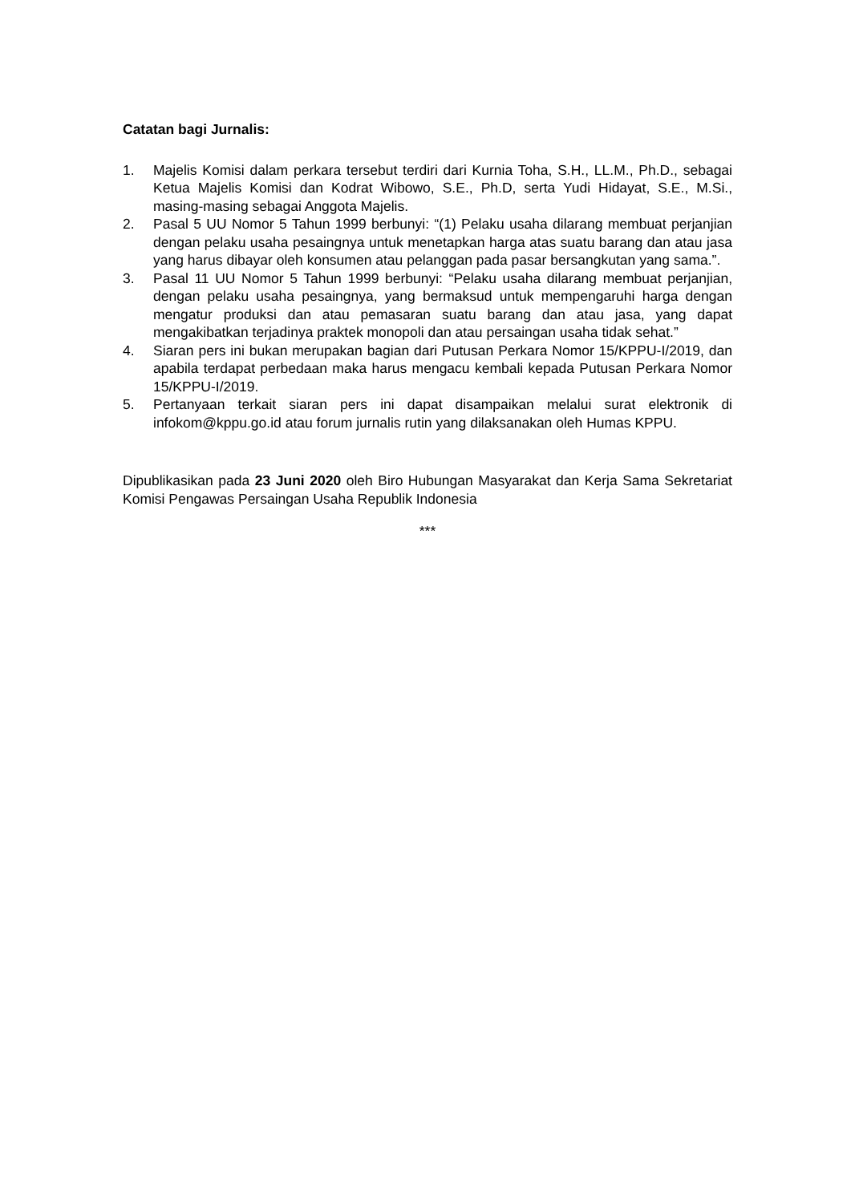Catatan bagi Jurnalis:
1. Majelis Komisi dalam perkara tersebut terdiri dari Kurnia Toha, S.H., LL.M., Ph.D., sebagai Ketua Majelis Komisi dan Kodrat Wibowo, S.E., Ph.D, serta Yudi Hidayat, S.E., M.Si., masing-masing sebagai Anggota Majelis.
2. Pasal 5 UU Nomor 5 Tahun 1999 berbunyi: “(1) Pelaku usaha dilarang membuat perjanjian dengan pelaku usaha pesaingnya untuk menetapkan harga atas suatu barang dan atau jasa yang harus dibayar oleh konsumen atau pelanggan pada pasar bersangkutan yang sama.”.
3. Pasal 11 UU Nomor 5 Tahun 1999 berbunyi: “Pelaku usaha dilarang membuat perjanjian, dengan pelaku usaha pesaingnya, yang bermaksud untuk mempengaruhi harga dengan mengatur produksi dan atau pemasaran suatu barang dan atau jasa, yang dapat mengakibatkan terjadinya praktek monopoli dan atau persaingan usaha tidak sehat.”
4. Siaran pers ini bukan merupakan bagian dari Putusan Perkara Nomor 15/KPPU-I/2019, dan apabila terdapat perbedaan maka harus mengacu kembali kepada Putusan Perkara Nomor 15/KPPU-I/2019.
5. Pertanyaan terkait siaran pers ini dapat disampaikan melalui surat elektronik di infokom@kppu.go.id atau forum jurnalis rutin yang dilaksanakan oleh Humas KPPU.
Dipublikasikan pada 23 Juni 2020 oleh Biro Hubungan Masyarakat dan Kerja Sama Sekretariat Komisi Pengawas Persaingan Usaha Republik Indonesia
***